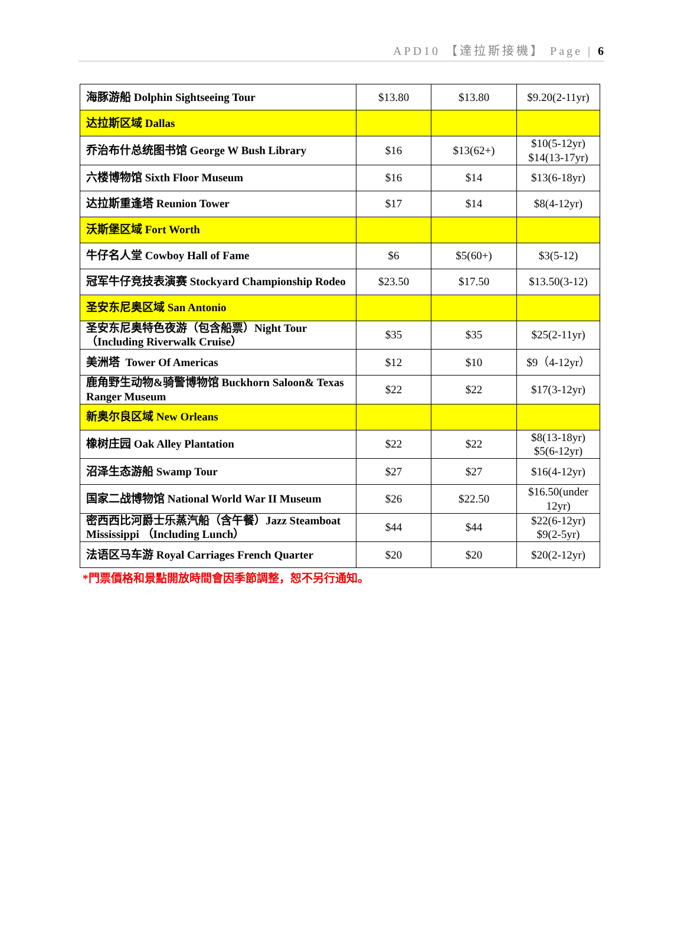APD10 【達拉斯接機】 Page | 6
| 海豚游船 Dolphin Sightseeing Tour | $13.80 | $13.80 | $9.20(2-11yr) |
| 达拉斯区域 Dallas | | | |
| 乔治布什总统图书馆 George W Bush Library | $16 | $13(62+) | $10(5-12yr) $14(13-17yr) |
| 六楼博物馆 Sixth Floor Museum | $16 | $14 | $13(6-18yr) |
| 达拉斯重逢塔 Reunion Tower | $17 | $14 | $8(4-12yr) |
| 沃斯堡区域 Fort Worth | | | |
| 牛仔名人堂 Cowboy Hall of Fame | $6 | $5(60+) | $3(5-12) |
| 冠军牛仔竞技表演赛 Stockyard Championship Rodeo | $23.50 | $17.50 | $13.50(3-12) |
| 圣安东尼奥区域 San Antonio | | | |
| 圣安东尼奥特色夜游（包含船票）Night Tour （Including Riverwalk Cruise） | $35 | $35 | $25(2-11yr) |
| 美洲塔 Tower Of Americas | $12 | $10 | $9（4-12yr） |
| 鹿角野生动物&骑警博物馆 Buckhorn Saloon& Texas Ranger Museum | $22 | $22 | $17(3-12yr) |
| 新奥尔良区域 New Orleans | | | |
| 橡树庄园 Oak Alley Plantation | $22 | $22 | $8(13-18yr) $5(6-12yr) |
| 沼泽生态游船 Swamp Tour | $27 | $27 | $16(4-12yr) |
| 国家二战博物馆 National World War II Museum | $26 | $22.50 | $16.50(under 12yr) |
| 密西西比河爵士乐蒸汽船（含午餐）Jazz Steamboat Mississippi （Including Lunch） | $44 | $44 | $22(6-12yr) $9(2-5yr) |
| 法语区马车游 Royal Carriages French Quarter | $20 | $20 | $20(2-12yr) |
*門票價格和景點開放時間會因季節調整，恕不另行通知。